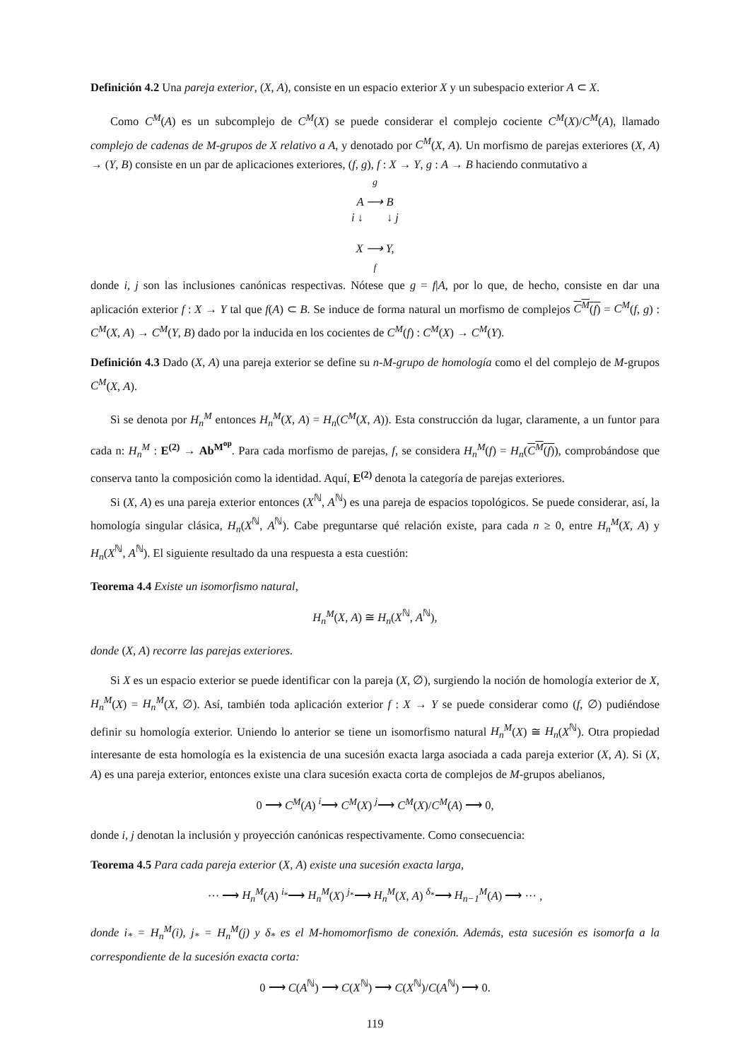Definición 4.2 Una pareja exterior, (X, A), consiste en un espacio exterior X y un subespacio exterior A ⊂ X.
Como C<sup>M</sup>(A) es un subcomplejo de C<sup>M</sup>(X) se puede considerar el complejo cociente C<sup>M</sup>(X)/C<sup>M</sup>(A), llamado complejo de cadenas de M-grupos de X relativo a A, y denotado por C<sup>M</sup>(X, A). Un morfismo de parejas exteriores (X, A) → (Y, B) consiste en un par de aplicaciones exteriores, (f, g), f : X → Y, g : A → B haciendo conmutativo a
<sup>g</sup>
A ⟶ B
i ↓ ↓ j
X ⟶ Y,
<sub>f</sub>
donde i, j son las inclusiones canónicas respectivas. Nótese que g = f|A, por lo que, de hecho, consiste en dar una aplicación exterior f : X → Y tal que f(A) ⊂ B. Se induce de forma natural un morfismo de complejos C<sup>M</sup>(f) = C<sup>M</sup>(f, g) : C<sup>M</sup>(X, A) → C<sup>M</sup>(Y, B) dado por la inducida en los cocientes de C<sup>M</sup>(f) : C<sup>M</sup>(X) → C<sup>M</sup>(Y).
Definición 4.3 Dado (X, A) una pareja exterior se define su n-M-grupo de homología como el del complejo de M-grupos C<sup>M</sup>(X, A).
Si se denota por H<sub>n</sub><sup>M</sup> entonces H<sub>n</sub><sup>M</sup>(X, A) = H<sub>n</sub>(C<sup>M</sup>(X, A)). Esta construcción da lugar, claramente, a un funtor para cada n: H<sub>n</sub><sup>M</sup> : E<sup>(2)</sup> → Ab<sup>M<sup>op</sup></sup>. Para cada morfismo de parejas, f, se considera H<sub>n</sub><sup>M</sup>(f) = H<sub>n</sub>(C<sup>M</sup>(f)), comprobándose que conserva tanto la composición como la identidad. Aquí, E<sup>(2)</sup> denota la categoría de parejas exteriores.
Si (X, A) es una pareja exterior entonces (X<sup>ℕ</sup>, A<sup>ℕ</sup>) es una pareja de espacios topológicos. Se puede considerar, así, la homología singular clásica, H<sub>n</sub>(X<sup>ℕ</sup>, A<sup>ℕ</sup>). Cabe preguntarse qué relación existe, para cada n ≥ 0, entre H<sub>n</sub><sup>M</sup>(X, A) y H<sub>n</sub>(X<sup>ℕ</sup>, A<sup>ℕ</sup>). El siguiente resultado da una respuesta a esta cuestión:
Teorema 4.4 Existe un isomorfismo natural,
H<sub>n</sub><sup>M</sup>(X, A) ≅ H<sub>n</sub>(X<sup>ℕ</sup>, A<sup>ℕ</sup>),
donde (X, A) recorre las parejas exteriores.
Si X es un espacio exterior se puede identificar con la pareja (X, ∅), surgiendo la noción de homología exterior de X, H<sub>n</sub><sup>M</sup>(X) = H<sub>n</sub><sup>M</sup>(X, ∅). Así, también toda aplicación exterior f : X → Y se puede considerar como (f, ∅) pudiéndose definir su homología exterior. Uniendo lo anterior se tiene un isomorfismo natural H<sub>n</sub><sup>M</sup>(X) ≅ H<sub>n</sub>(X<sup>ℕ</sup>). Otra propiedad interesante de esta homología es la existencia de una sucesión exacta larga asociada a cada pareja exterior (X, A). Si (X, A) es una pareja exterior, entonces existe una clara sucesión exacta corta de complejos de M-grupos abelianos,
0 ⟶ C<sup>M</sup>(A) <sup>i</sup>⟶ C<sup>M</sup>(X) <sup>j</sup>⟶ C<sup>M</sup>(X)/C<sup>M</sup>(A) ⟶ 0,
donde i, j denotan la inclusión y proyección canónicas respectivamente. Como consecuencia:
Teorema 4.5 Para cada pareja exterior (X, A) existe una sucesión exacta larga,
··· ⟶ H<sub>n</sub><sup>M</sup>(A) <sup>i<sub>*</sub></sup>⟶ H<sub>n</sub><sup>M</sup>(X) <sup>j<sub>*</sub></sup>⟶ H<sub>n</sub><sup>M</sup>(X, A) <sup>δ<sub>*</sub></sup>⟶ H<sub>n−1</sub><sup>M</sup>(A) ⟶ ··· ,
donde i<sub>*</sub> = H<sub>n</sub><sup>M</sup>(i), j<sub>*</sub> = H<sub>n</sub><sup>M</sup>(j) y δ<sub>*</sub> es el M-homomorfismo de conexión. Además, esta sucesión es isomorfa a la correspondiente de la sucesión exacta corta:
0 ⟶ C(A<sup>ℕ</sup>) ⟶ C(X<sup>ℕ</sup>) ⟶ C(X<sup>ℕ</sup>)/C(A<sup>ℕ</sup>) ⟶ 0.
119